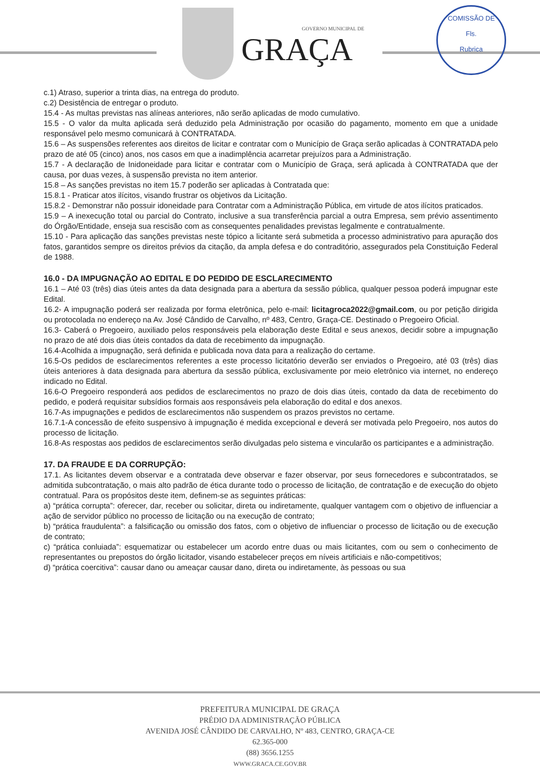GOVERNO MUNICIPAL DE
GRAÇA
COMISSÃO DE
Fls.
Rubrica
c.1) Atraso, superior a trinta dias, na entrega do produto.
c.2) Desistência de entregar o produto.
15.4 - As multas previstas nas alíneas anteriores, não serão aplicadas de modo cumulativo.
15.5 - O valor da multa aplicada será deduzido pela Administração por ocasião do pagamento, momento em que a unidade responsável pelo mesmo comunicará à CONTRATADA.
15.6 – As suspensões referentes aos direitos de licitar e contratar com o Município de Graça serão aplicadas à CONTRATADA pelo prazo de até 05 (cinco) anos, nos casos em que a inadimplência acarretar prejuízos para a Administração.
15.7 - A declaração de Inidoneidade para licitar e contratar com o Município de Graça, será aplicada à CONTRATADA que der causa, por duas vezes, à suspensão prevista no item anterior.
15.8 – As sanções previstas no item 15.7 poderão ser aplicadas à Contratada que:
15.8.1 - Praticar atos ilícitos, visando frustrar os objetivos da Licitação.
15.8.2 - Demonstrar não possuir idoneidade para Contratar com a Administração Pública, em virtude de atos ilícitos praticados.
15.9 – A inexecução total ou parcial do Contrato, inclusive a sua transferência parcial a outra Empresa, sem prévio assentimento do Órgão/Entidade, enseja sua rescisão com as consequentes penalidades previstas legalmente e contratualmente.
15.10 - Para aplicação das sanções previstas neste tópico a licitante será submetida a processo administrativo para apuração dos fatos, garantidos sempre os direitos prévios da citação, da ampla defesa e do contraditório, assegurados pela Constituição Federal de 1988.
16.0 - DA IMPUGNAÇÃO AO EDITAL E DO PEDIDO DE ESCLARECIMENTO
16.1 – Até 03 (três) dias úteis antes da data designada para a abertura da sessão pública, qualquer pessoa poderá impugnar este Edital.
16.2- A impugnação poderá ser realizada por forma eletrônica, pelo e-mail: licitagroca2022@gmail.com, ou por petição dirigida ou protocolada no endereço na Av. José Cândido de Carvalho, nº 483, Centro, Graça-CE. Destinado o Pregoeiro Oficial.
16.3- Caberá o Pregoeiro, auxiliado pelos responsáveis pela elaboração deste Edital e seus anexos, decidir sobre a impugnação no prazo de até dois dias úteis contados da data de recebimento da impugnação.
16.4-Acolhida a impugnação, será definida e publicada nova data para a realização do certame.
16.5-Os pedidos de esclarecimentos referentes a este processo licitatório deverão ser enviados o Pregoeiro, até 03 (três) dias úteis anteriores à data designada para abertura da sessão pública, exclusivamente por meio eletrônico via internet, no endereço indicado no Edital.
16.6-O Pregoeiro responderá aos pedidos de esclarecimentos no prazo de dois dias úteis, contado da data de recebimento do pedido, e poderá requisitar subsídios formais aos responsáveis pela elaboração do edital e dos anexos.
16.7-As impugnações e pedidos de esclarecimentos não suspendem os prazos previstos no certame.
16.7.1-A concessão de efeito suspensivo à impugnação é medida excepcional e deverá ser motivada pelo Pregoeiro, nos autos do processo de licitação.
16.8-As respostas aos pedidos de esclarecimentos serão divulgadas pelo sistema e vincularão os participantes e a administração.
17. DA FRAUDE E DA CORRUPÇÃO:
17.1. As licitantes devem observar e a contratada deve observar e fazer observar, por seus fornecedores e subcontratados, se admitida subcontratação, o mais alto padrão de ética durante todo o processo de licitação, de contratação e de execução do objeto contratual. Para os propósitos deste item, definem-se as seguintes práticas:
a) “prática corrupta”: oferecer, dar, receber ou solicitar, direta ou indiretamente, qualquer vantagem com o objetivo de influenciar a ação de servidor público no processo de licitação ou na execução de contrato;
b) “prática fraudulenta”: a falsificação ou omissão dos fatos, com o objetivo de influenciar o processo de licitação ou de execução de contrato;
c) “prática conluiada”: esquematizar ou estabelecer um acordo entre duas ou mais licitantes, com ou sem o conhecimento de representantes ou prepostos do órgão licitador, visando estabelecer preços em níveis artificiais e não-competitivos;
d) “prática coercitiva”: causar dano ou ameaçar causar dano, direta ou indiretamente, às pessoas ou sua
PREFEITURA MUNICIPAL DE GRAÇA
PRÉDIO DA ADMINISTRAÇÃO PÚBLICA
AVENIDA JOSÉ CÂNDIDO DE CARVALHO, Nº 483, CENTRO, GRAÇA-CE
62.365-000
(88) 3656.1255
WWW.GRACA.CE.GOV.BR